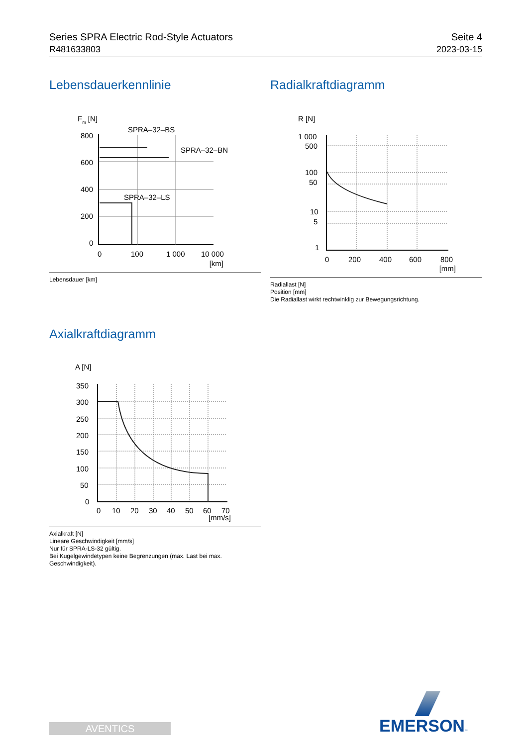Series SPRA Electric Rod-Style Actuators
R481633803
Seite 4
2023-03-15
Lebensdauerkennlinie
Fm [N]
SPRA–32–BS
SPRA–32–BN
SPRA–32–LS
800
600
400
200
0
0
100
1 000
10 000
[km]
Lebensdauer [km]
Radialkraftdiagramm
R [N]
1 000
500
100
50
10
5
1
0
200
400
600
800
[mm]
Radiallast [N]
Position [mm]
Die Radiallast wirkt rechtwinklig zur Bewegungsrichtung.
Axialkraftdiagramm
A [N]
350
300
250
200
150
100
50
0
0
10
20
30
40
50
60
70
[mm/s]
Axialkraft [N]
Lineare Geschwindigkeit [mm/s]
Nur für SPRA-LS-32 gültig.
Bei Kugelgewindetypen keine Begrenzungen (max. Last bei max. Geschwindigkeit).
AVENTICS EMERSON™